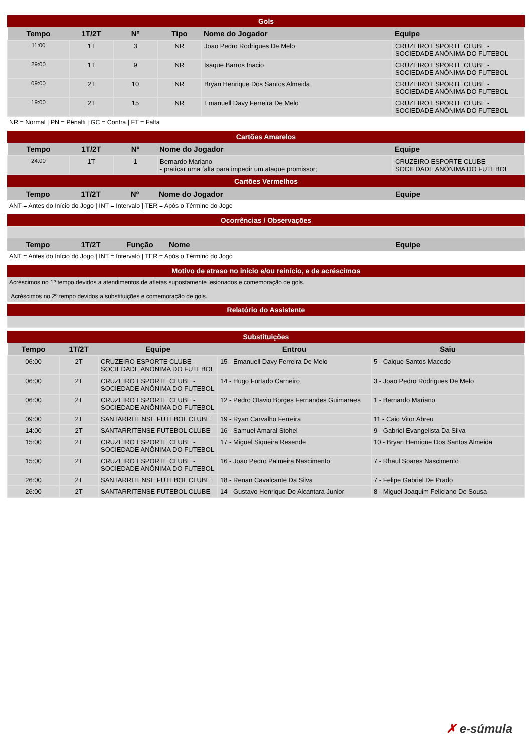Gols
| Tempo | 1T/2T | Nº | Tipo | Nome do Jogador | Equipe |
| --- | --- | --- | --- | --- | --- |
| 11:00 | 1T | 3 | NR | Joao Pedro Rodrigues De Melo | CRUZEIRO ESPORTE CLUBE - SOCIEDADE ANÔNIMA DO FUTEBOL |
| 29:00 | 1T | 9 | NR | Isaque Barros Inacio | CRUZEIRO ESPORTE CLUBE - SOCIEDADE ANÔNIMA DO FUTEBOL |
| 09:00 | 2T | 10 | NR | Bryan Henrique Dos Santos Almeida | CRUZEIRO ESPORTE CLUBE - SOCIEDADE ANÔNIMA DO FUTEBOL |
| 19:00 | 2T | 15 | NR | Emanuell Davy Ferreira De Melo | CRUZEIRO ESPORTE CLUBE - SOCIEDADE ANÔNIMA DO FUTEBOL |
NR = Normal | PN = Pênalti | GC = Contra | FT = Falta
Cartões Amarelos
| Tempo | 1T/2T | Nº | Nome do Jogador | Equipe |
| --- | --- | --- | --- | --- |
| 24:00 | 1T | 1 | Bernardo Mariano - praticar uma falta para impedir um ataque promissor; | CRUZEIRO ESPORTE CLUBE - SOCIEDADE ANÔNIMA DO FUTEBOL |
Cartões Vermelhos
| Tempo | 1T/2T | Nº | Nome do Jogador | Equipe |
| --- | --- | --- | --- | --- |
ANT = Antes do Início do Jogo | INT = Intervalo | TER = Após o Término do Jogo
Ocorrências / Observações
| Tempo | 1T/2T | Função | Nome | Equipe |
| --- | --- | --- | --- | --- |
ANT = Antes do Início do Jogo | INT = Intervalo | TER = Após o Término do Jogo
Motivo de atraso no início e/ou reinício, e de acréscimos
Acréscimos no 1º tempo devidos a atendimentos de atletas supostamente lesionados e comemoração de gols.
Acréscimos no 2º tempo devidos a substituições e comemoração de gols.
Relatório do Assistente
Substituições
| Tempo | 1T/2T | Equipe | Entrou | Saiu |
| --- | --- | --- | --- | --- |
| 06:00 | 2T | CRUZEIRO ESPORTE CLUBE - SOCIEDADE ANÔNIMA DO FUTEBOL | 15 - Emanuell Davy Ferreira De Melo | 5 - Caique Santos Macedo |
| 06:00 | 2T | CRUZEIRO ESPORTE CLUBE - SOCIEDADE ANÔNIMA DO FUTEBOL | 14 - Hugo Furtado Carneiro | 3 - Joao Pedro Rodrigues De Melo |
| 06:00 | 2T | CRUZEIRO ESPORTE CLUBE - SOCIEDADE ANÔNIMA DO FUTEBOL | 12 - Pedro Otavio Borges Fernandes Guimaraes | 1 - Bernardo Mariano |
| 09:00 | 2T | SANTARRITENSE FUTEBOL CLUBE | 19 - Ryan Carvalho Ferreira | 11 - Caio Vitor Abreu |
| 14:00 | 2T | SANTARRITENSE FUTEBOL CLUBE | 16 - Samuel Amaral Stohel | 9 - Gabriel Evangelista Da Silva |
| 15:00 | 2T | CRUZEIRO ESPORTE CLUBE - SOCIEDADE ANÔNIMA DO FUTEBOL | 17 - Miguel Siqueira Resende | 10 - Bryan Henrique Dos Santos Almeida |
| 15:00 | 2T | CRUZEIRO ESPORTE CLUBE - SOCIEDADE ANÔNIMA DO FUTEBOL | 16 - Joao Pedro Palmeira Nascimento | 7 - Rhaul Soares Nascimento |
| 26:00 | 2T | SANTARRITENSE FUTEBOL CLUBE | 18 - Renan Cavalcante Da Silva | 7 - Felipe Gabriel De Prado |
| 26:00 | 2T | SANTARRITENSE FUTEBOL CLUBE | 14 - Gustavo Henrique De Alcantara Junior | 8 - Miguel Joaquim Feliciano De Sousa |
✗ e-súmula